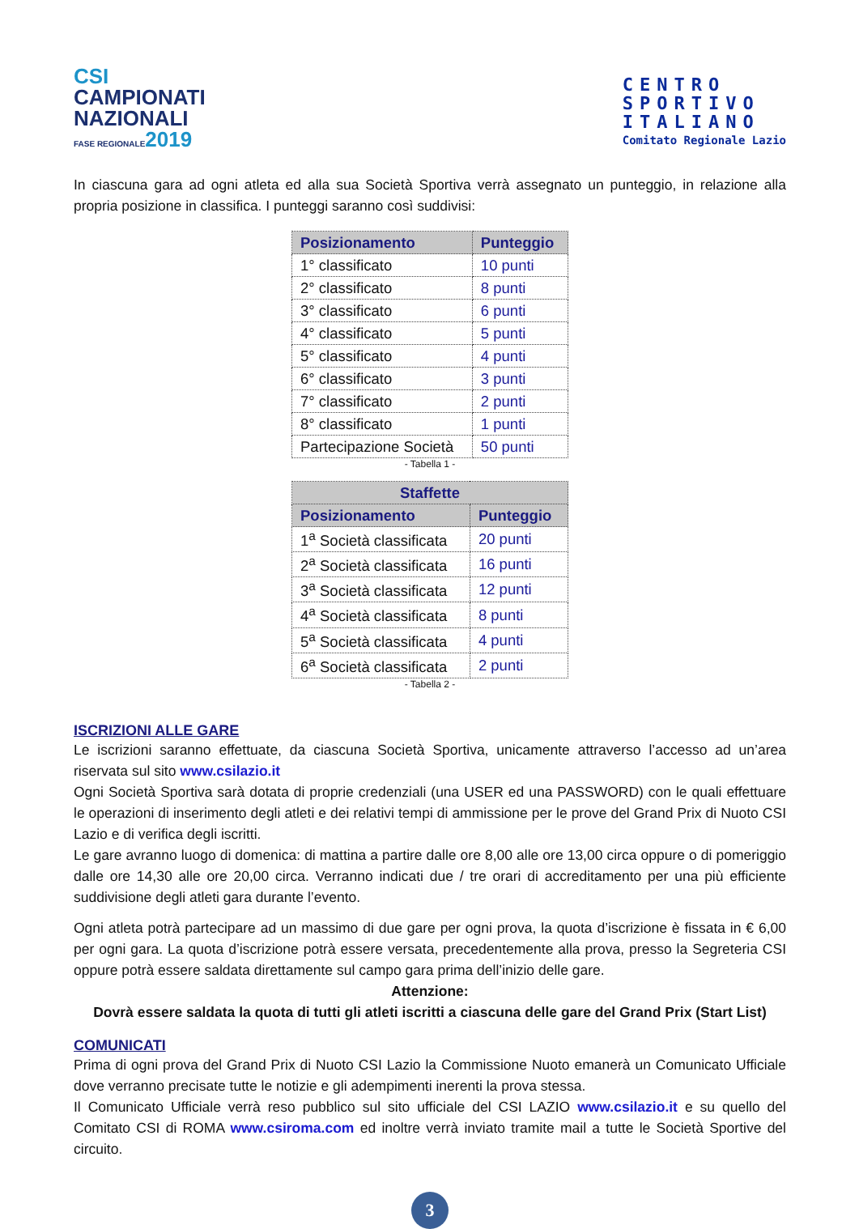CSI
CAMPIONATI
NAZIONALI
FASE REGIONALE2019
CENTRO
SPORTIVO
ITALIANO
Comitato Regionale Lazio
In ciascuna gara ad ogni atleta ed alla sua Società Sportiva verrà assegnato un punteggio, in relazione alla propria posizione in classifica. I punteggi saranno così suddivisi:
| Posizionamento | Punteggio |
| --- | --- |
| 1° classificato | 10 punti |
| 2° classificato | 8 punti |
| 3° classificato | 6 punti |
| 4° classificato | 5 punti |
| 5° classificato | 4 punti |
| 6° classificato | 3 punti |
| 7° classificato | 2 punti |
| 8° classificato | 1 punti |
| Partecipazione Società | 50 punti |
- Tabella 1 -
| Staffette | |
| --- | --- |
| Posizionamento | Punteggio |
| 1<sup>a</sup> Società classificata | 20 punti |
| 2<sup>a</sup> Società classificata | 16 punti |
| 3<sup>a</sup> Società classificata | 12 punti |
| 4<sup>a</sup> Società classificata | 8 punti |
| 5<sup>a</sup> Società classificata | 4 punti |
| 6<sup>a</sup> Società classificata | 2 punti |
- Tabella 2 -
ISCRIZIONI ALLE GARE
Le iscrizioni saranno effettuate, da ciascuna Società Sportiva, unicamente attraverso l’accesso ad un’area riservata sul sito www.csilazio.it
Ogni Società Sportiva sarà dotata di proprie credenziali (una USER ed una PASSWORD) con le quali effettuare le operazioni di inserimento degli atleti e dei relativi tempi di ammissione per le prove del Grand Prix di Nuoto CSI Lazio e di verifica degli iscritti.
Le gare avranno luogo di domenica: di mattina a partire dalle ore 8,00 alle ore 13,00 circa oppure o di pomeriggio dalle ore 14,30 alle ore 20,00 circa. Verranno indicati due / tre orari di accreditamento per una più efficiente suddivisione degli atleti gara durante l’evento.
Ogni atleta potrà partecipare ad un massimo di due gare per ogni prova, la quota d’iscrizione è fissata in € 6,00 per ogni gara. La quota d’iscrizione potrà essere versata, precedentemente alla prova, presso la Segreteria CSI oppure potrà essere saldata direttamente sul campo gara prima dell’inizio delle gare.
Attenzione:
Dovrà essere saldata la quota di tutti gli atleti iscritti a ciascuna delle gare del Grand Prix (Start List)
COMUNICATI
Prima di ogni prova del Grand Prix di Nuoto CSI Lazio la Commissione Nuoto emanerà un Comunicato Ufficiale dove verranno precisate tutte le notizie e gli adempimenti inerenti la prova stessa.
Il Comunicato Ufficiale verrà reso pubblico sul sito ufficiale del CSI LAZIO www.csilazio.it e su quello del Comitato CSI di ROMA www.csiroma.com ed inoltre verrà inviato tramite mail a tutte le Società Sportive del circuito.
3